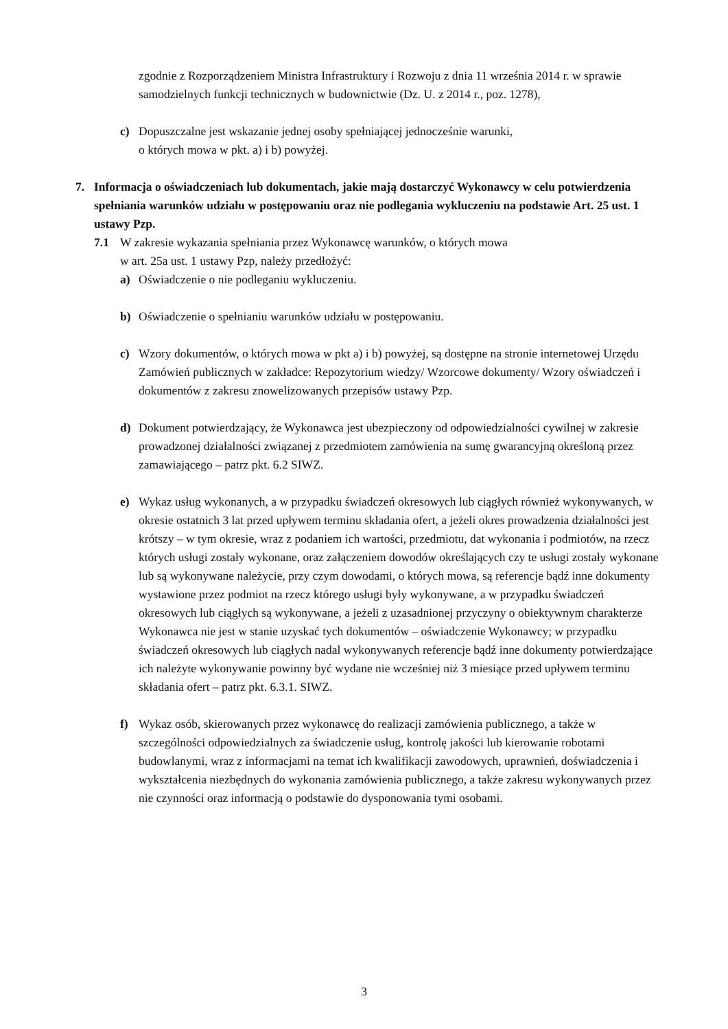zgodnie z Rozporządzeniem Ministra Infrastruktury i Rozwoju z dnia 11 września 2014 r. w sprawie samodzielnych funkcji technicznych w budownictwie (Dz. U. z 2014 r., poz. 1278),
c) Dopuszczalne jest wskazanie jednej osoby spełniającej jednocześnie warunki,
o których mowa w pkt. a) i b) powyżej.
7. Informacja o oświadczeniach lub dokumentach, jakie mają dostarczyć Wykonawcy w celu potwierdzenia spełniania warunków udziału w postępowaniu oraz nie podlegania wykluczeniu na podstawie Art. 25 ust. 1 ustawy Pzp.
7.1 W zakresie wykazania spełniania przez Wykonawcę warunków, o których mowa
w art. 25a ust. 1 ustawy Pzp, należy przedłożyć:
a) Oświadczenie o nie podleganiu wykluczeniu.
b) Oświadczenie o spełnianiu warunków udziału w postępowaniu.
c) Wzory dokumentów, o których mowa w pkt a) i b) powyżej, są dostępne na stronie internetowej Urzędu Zamówień publicznych w zakładce: Repozytorium wiedzy/ Wzorcowe dokumenty/ Wzory oświadczeń i dokumentów z zakresu znowelizowanych przepisów ustawy Pzp.
d) Dokument potwierdzający, że Wykonawca jest ubezpieczony od odpowiedzialności cywilnej w zakresie prowadzonej działalności związanej z przedmiotem zamówienia na sumę gwarancyjną określoną przez zamawiającego – patrz pkt. 6.2 SIWZ.
e) Wykaz usług wykonanych, a w przypadku świadczeń okresowych lub ciągłych również wykonywanych, w okresie ostatnich 3 lat przed upływem terminu składania ofert, a jeżeli okres prowadzenia działalności jest krótszy – w tym okresie, wraz z podaniem ich wartości, przedmiotu, dat wykonania i podmiotów, na rzecz których usługi zostały wykonane, oraz załączeniem dowodów określających czy te usługi zostały wykonane lub są wykonywane należycie, przy czym dowodami, o których mowa, są referencje bądź inne dokumenty wystawione przez podmiot na rzecz którego usługi były wykonywane, a w przypadku świadczeń okresowych lub ciągłych są wykonywane, a jeżeli z uzasadnionej przyczyny o obiektywnym charakterze Wykonawca nie jest w stanie uzyskać tych dokumentów – oświadczenie Wykonawcy; w przypadku świadczeń okresowych lub ciągłych nadal wykonywanych referencje bądź inne dokumenty potwierdzające ich należyte wykonywanie powinny być wydane nie wcześniej niż 3 miesiące przed upływem terminu składania ofert – patrz pkt. 6.3.1. SIWZ.
f) Wykaz osób, skierowanych przez wykonawcę do realizacji zamówienia publicznego, a także w szczególności odpowiedzialnych za świadczenie usług, kontrolę jakości lub kierowanie robotami budowlanymi, wraz z informacjami na temat ich kwalifikacji zawodowych, uprawnień, doświadczenia i wykształcenia niezbędnych do wykonania zamówienia publicznego, a także zakresu wykonywanych przez nie czynności oraz informacją o podstawie do dysponowania tymi osobami.
3